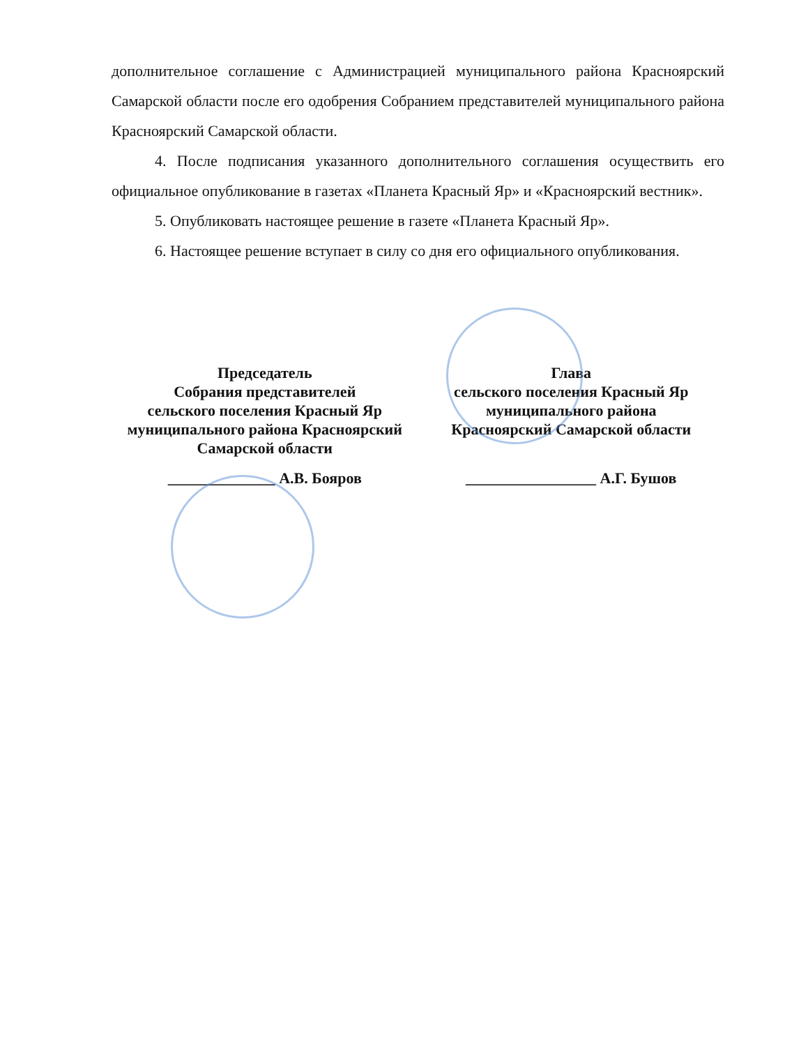дополнительное соглашение с Администрацией муниципального района Красноярский Самарской области после его одобрения Собранием представителей муниципального района Красноярский Самарской области.
4. После подписания указанного дополнительного соглашения осуществить его официальное опубликование в газетах «Планета Красный Яр» и «Красноярский вестник».
5. Опубликовать настоящее решение в газете «Планета Красный Яр».
6. Настоящее решение вступает в силу со дня его официального опубликования.
Председатель
Собрания представителей
сельского поселения Красный Яр
муниципального района Красноярский
Самарской области
______________ А.В. Бояров
Глава
сельского поселения Красный Яр
муниципального района
Красноярский Самарской области
_________________ А.Г. Бушов